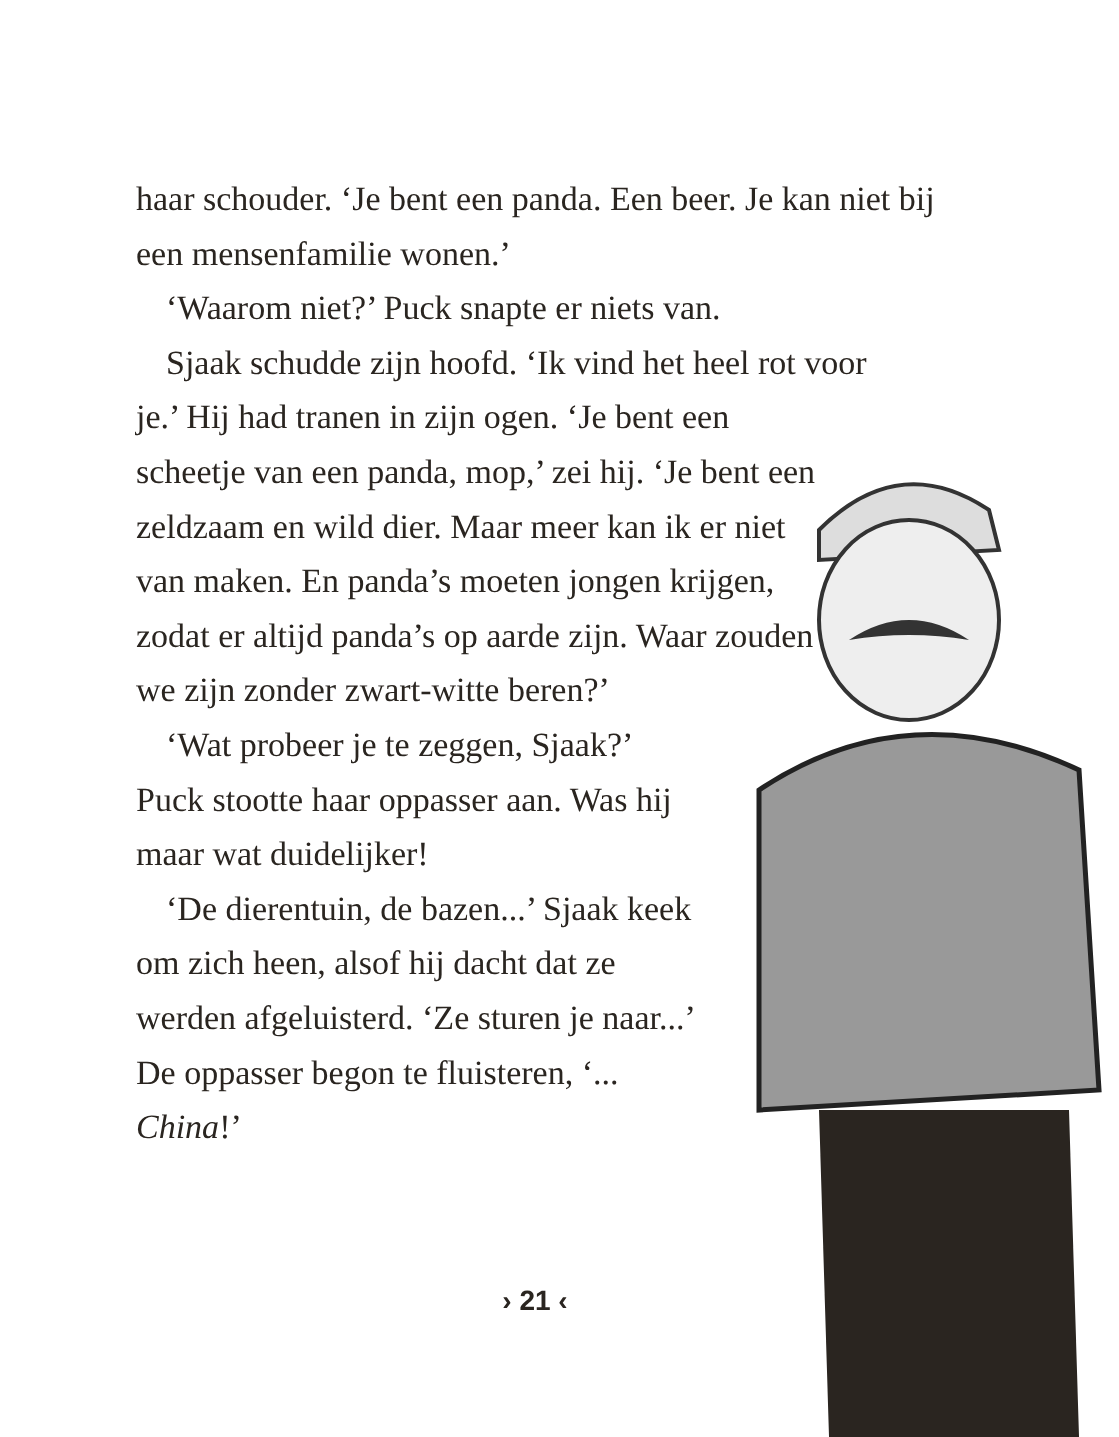haar schouder. ‘Je bent een panda. Een beer. Je kan niet bij een mensenfamilie wonen.’
‘Waarom niet?’ Puck snapte er niets van.
Sjaak schudde zijn hoofd. ‘Ik vind het heel rot voor
je.’ Hij had tranen in zijn ogen. ‘Je bent een scheetje van een panda, mop,’ zei hij. ‘Je bent een zeldzaam en wild dier. Maar meer kan ik er niet van maken. En panda’s moeten jongen krijgen, zodat er altijd panda’s op aarde zijn. Waar zouden we zijn zonder zwart-witte beren?’
‘Wat probeer je te zeggen, Sjaak?’ Puck stootte haar oppasser aan. Was hij maar wat duidelijker!
‘De dierentuin, de bazen...’ Sjaak keek om zich heen, alsof hij dacht dat ze werden afgeluisterd. ‘Ze sturen je naar...’ De oppasser begon te fluisteren, ‘... China!’
› 21 ‹